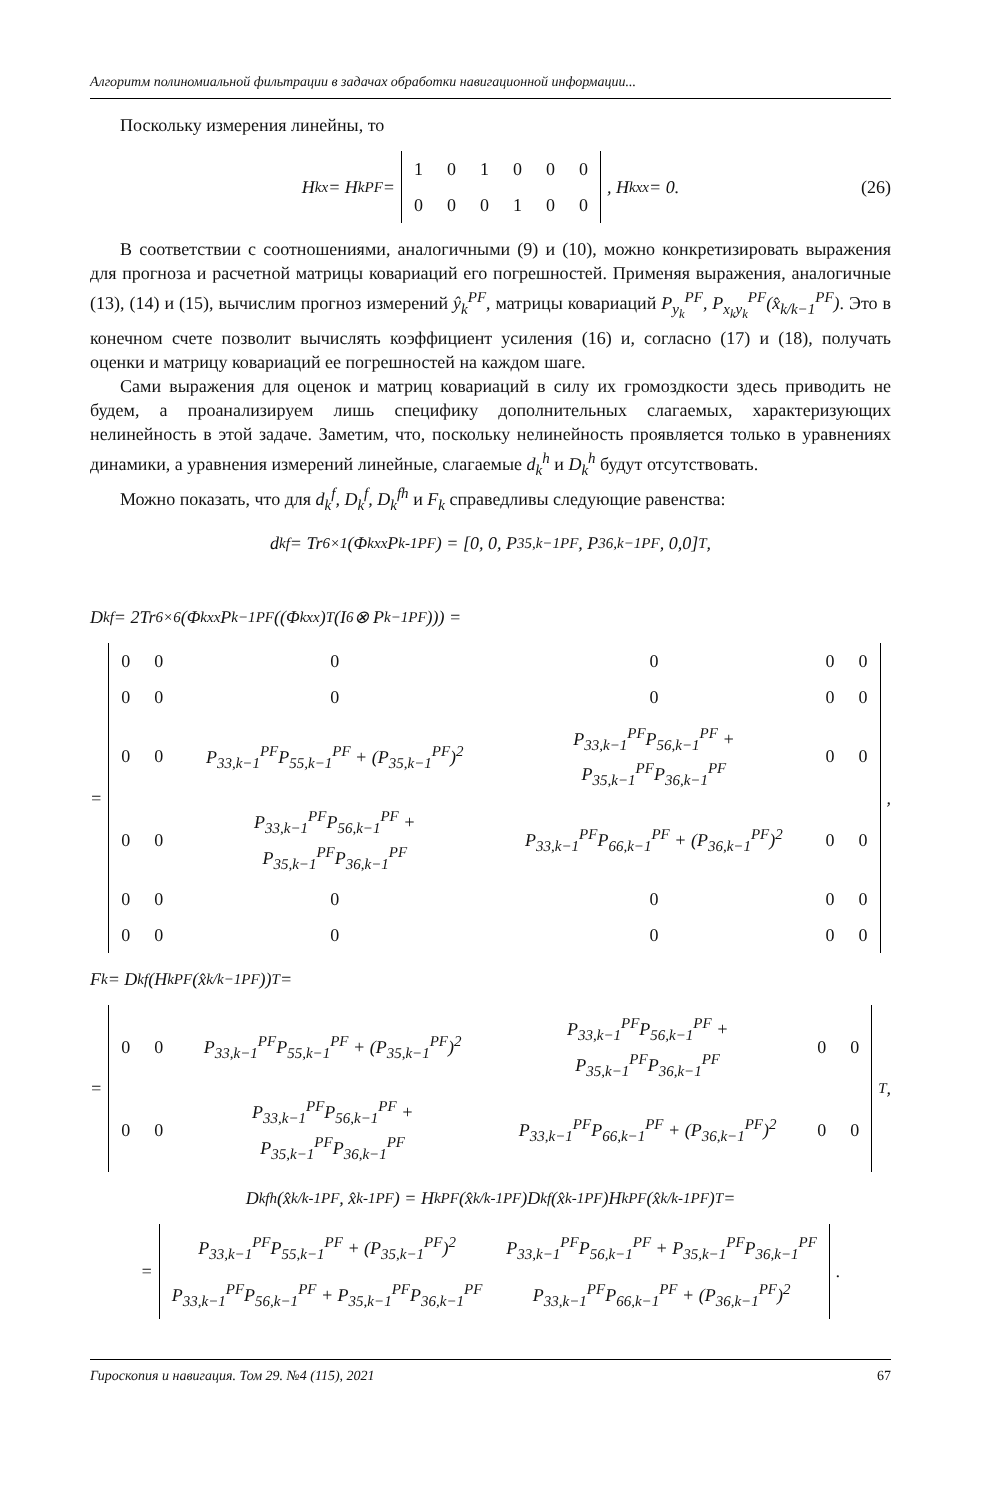Алгоритм полиномиальной фильтрации в задачах обработки навигационной информации...
Поскольку измерения линейны, то
H<sub>k</sub><sup>x</sup> = H<sub>k</sub><sup>PF</sup> =
| 1 | 0 | 1 | 0 | 0 | 0 |
| 0 | 0 | 0 | 1 | 0 | 0 |
, H<sub>k</sub><sup>xx</sup> = 0. (26)
В соответствии с соотношениями, аналогичными (9) и (10), можно конкретизировать выражения для прогноза и расчетной матрицы ковариаций его погрешностей. Применяя выражения, аналогичные (13), (14) и (15), вычислим прогноз измерений ŷ<sub>k</sub><sup>PF</sup>, матрицы ковариаций P<sub>y<sub>k</sub></sub><sup>PF</sup>, P<sub>x<sub>k</sub>y<sub>k</sub></sub><sup>PF</sup>(x̂<sub>k/k−1</sub><sup>PF</sup>). Это в конечном счете позволит вычислять коэффициент усиления (16) и, согласно (17) и (18), получать оценки и матрицу ковариаций ее погрешностей на каждом шаге.
Сами выражения для оценок и матриц ковариаций в силу их громоздкости здесь приводить не будем, а проанализируем лишь специфику дополнительных слагаемых, характеризующих нелинейность в этой задаче. Заметим, что, поскольку нелинейность проявляется только в уравнениях динамики, а уравнения измерений линейные, слагаемые d<sub>k</sub><sup>h</sup> и D<sub>k</sub><sup>h</sup> будут отсутствовать.
Можно показать, что для d<sub>k</sub><sup>f</sup>, D<sub>k</sub><sup>f</sup>, D<sub>k</sub><sup>fh</sup> и F<sub>k</sub> справедливы следующие равенства:
d<sub>k</sub><sup>f</sup> = Tr<sub>6×1</sub>(Φ<sub>k</sub><sup>xx</sup>P<sub>k-1</sub><sup>PF</sup>) = [0, 0, P<sub>35,k−1</sub><sup>PF</sup>, P<sub>36,k−1</sub><sup>PF</sup>, 0,0]<sup>T</sup> ,
D<sub>k</sub><sup>f</sup> = 2Tr<sub>6×6</sub>(Φ<sub>k</sub><sup>xx</sup>P<sub>k−1</sub><sup>PF</sup>((Φ<sub>k</sub><sup>xx</sup>)<sup>T</sup>(I<sub>6</sub> ⊗ P<sub>k−1</sub><sup>PF</sup>))) =
=
| 0 | 0 | 0 | 0 | 0 | 0 |
| 0 | 0 | 0 | 0 | 0 | 0 |
| 0 | 0 | P<sub>33,k−1</sub><sup>PF</sup>P<sub>55,k−1</sub><sup>PF</sup> + (P<sub>35,k−1</sub><sup>PF</sup>)<sup>2</sup> | P<sub>33,k−1</sub><sup>PF</sup>P<sub>56,k−1</sub><sup>PF</sup> + P<sub>35,k−1</sub><sup>PF</sup>P<sub>36,k−1</sub><sup>PF</sup> | 0 | 0 |
| 0 | 0 | P<sub>33,k−1</sub><sup>PF</sup>P<sub>56,k−1</sub><sup>PF</sup> + P<sub>35,k−1</sub><sup>PF</sup>P<sub>36,k−1</sub><sup>PF</sup> | P<sub>33,k−1</sub><sup>PF</sup>P<sub>66,k−1</sub><sup>PF</sup> + (P<sub>36,k−1</sub><sup>PF</sup>)<sup>2</sup> | 0 | 0 |
| 0 | 0 | 0 | 0 | 0 | 0 |
| 0 | 0 | 0 | 0 | 0 | 0 |
,
F<sub>k</sub> = D<sub>k</sub><sup>f</sup>(H<sub>k</sub><sup>PF</sup>(x̂<sub>k/k−1</sub><sup>PF</sup>))<sup>T</sup> =
=
| 0 | 0 | P<sub>33,k−1</sub><sup>PF</sup>P<sub>55,k−1</sub><sup>PF</sup> + (P<sub>35,k−1</sub><sup>PF</sup>)<sup>2</sup> | P<sub>33,k−1</sub><sup>PF</sup>P<sub>56,k−1</sub><sup>PF</sup> + P<sub>35,k−1</sub><sup>PF</sup>P<sub>36,k−1</sub><sup>PF</sup> | 0 | 0 |
| 0 | 0 | P<sub>33,k−1</sub><sup>PF</sup>P<sub>56,k−1</sub><sup>PF</sup> + P<sub>35,k−1</sub><sup>PF</sup>P<sub>36,k−1</sub><sup>PF</sup> | P<sub>33,k−1</sub><sup>PF</sup>P<sub>66,k−1</sub><sup>PF</sup> + (P<sub>36,k−1</sub><sup>PF</sup>)<sup>2</sup> | 0 | 0 |
<sup>T</sup> ,
D<sub>k</sub><sup>fh</sup>(x̂<sub>k/k-1</sub><sup>PF</sup>, x̂<sub>k-1</sub><sup>PF</sup>) = H<sub>k</sub><sup>PF</sup>(x̂<sub>k/k-1</sub><sup>PF</sup>)D<sub>k</sub><sup>f</sup>(x̂<sub>k-1</sub><sup>PF</sup>)H<sub>k</sub><sup>PF</sup>(x̂<sub>k/k-1</sub><sup>PF</sup>)<sup>T</sup> =
=
| P<sub>33,k−1</sub><sup>PF</sup>P<sub>55,k−1</sub><sup>PF</sup> + (P<sub>35,k−1</sub><sup>PF</sup>)<sup>2</sup> | P<sub>33,k−1</sub><sup>PF</sup>P<sub>56,k−1</sub><sup>PF</sup> + P<sub>35,k−1</sub><sup>PF</sup>P<sub>36,k−1</sub><sup>PF</sup> |
| P<sub>33,k−1</sub><sup>PF</sup>P<sub>56,k−1</sub><sup>PF</sup> + P<sub>35,k−1</sub><sup>PF</sup>P<sub>36,k−1</sub><sup>PF</sup> | P<sub>33,k−1</sub><sup>PF</sup>P<sub>66,k−1</sub><sup>PF</sup> + (P<sub>36,k−1</sub><sup>PF</sup>)<sup>2</sup> |
.
Гироскопия и навигация. Том 29. №4 (115), 2021 67